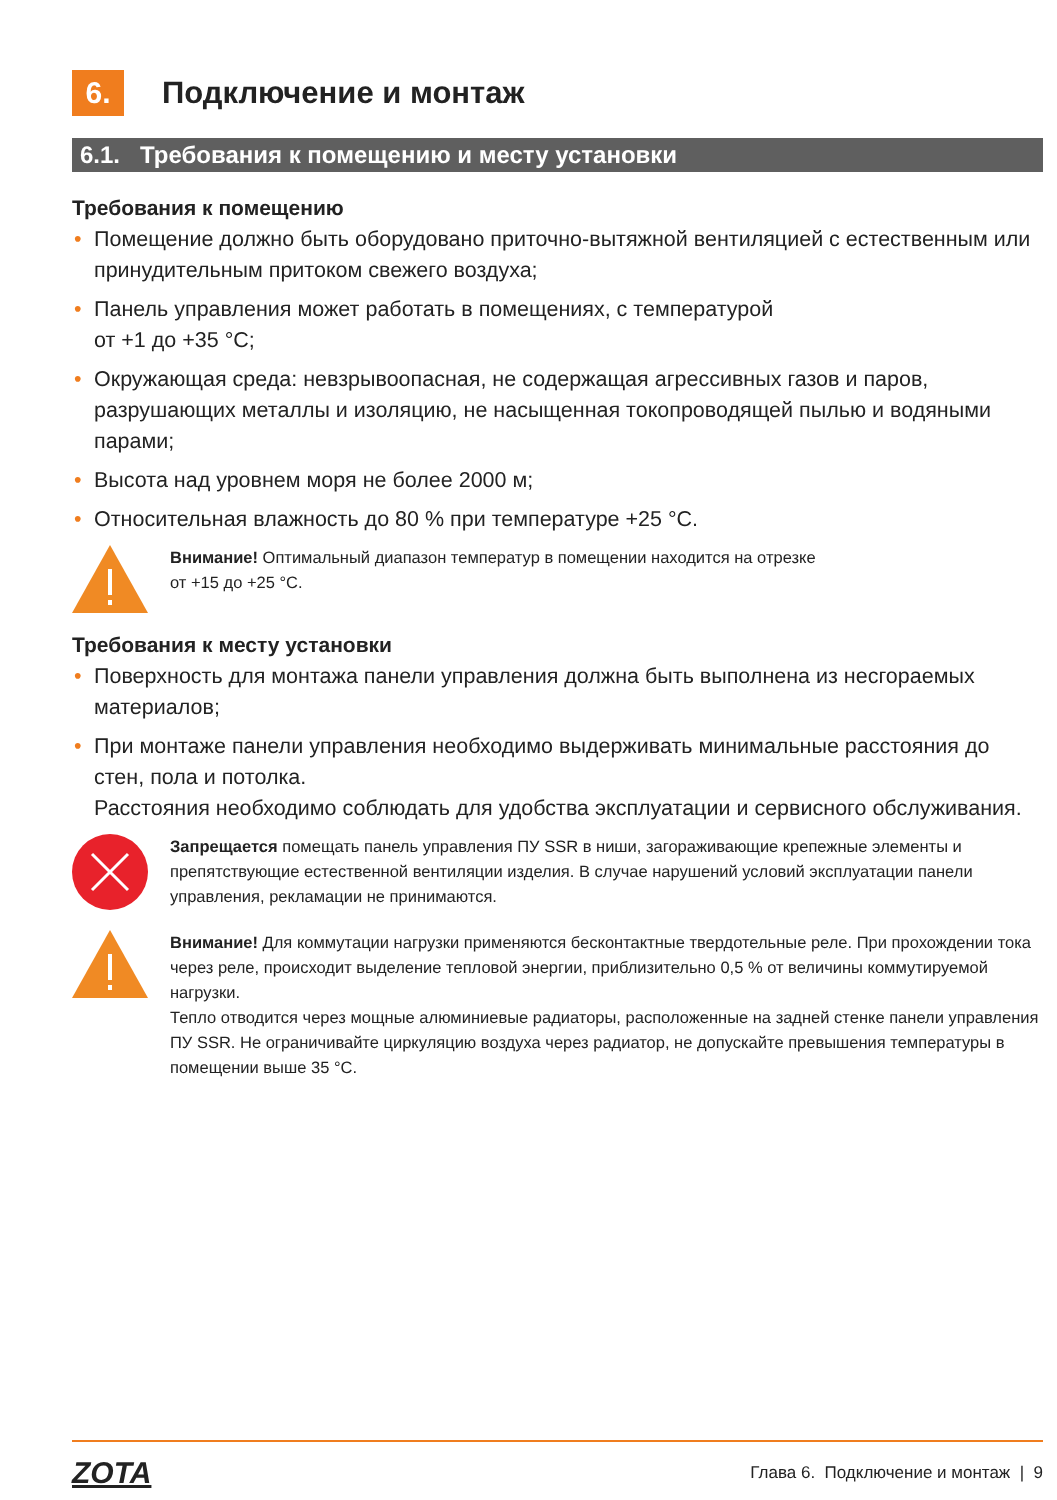6. Подключение и монтаж
6.1. Требования к помещению и месту установки
Требования к помещению
• Помещение должно быть оборудовано приточно-вытяжной вентиляцией с естественным или принудительным притоком свежего воздуха;
• Панель управления может работать в помещениях, с температурой
от +1 до +35 °С;
• Окружающая среда: невзрывоопасная, не содержащая агрессивных газов и паров, разрушающих металлы и изоляцию, не насыщенная токопроводящей пылью и водяными парами;
• Высота над уровнем моря не более 2000 м;
• Относительная влажность до 80 % при температуре +25 °С.
Внимание! Оптимальный диапазон температур в помещении находится на отрезке
от +15 до +25 °С.
Требования к месту установки
• Поверхность для монтажа панели управления должна быть выполнена из несгораемых материалов;
• При монтаже панели управления необходимо выдерживать минимальные расстояния до стен, пола и потолка.
Расстояния необходимо соблюдать для удобства эксплуатации и сервисного обслуживания.
Запрещается помещать панель управления ПУ SSR в ниши, загораживающие крепежные элементы и препятствующие естественной вентиляции изделия. В случае нарушений условий эксплуатации панели управления, рекламации не принимаются.
Внимание! Для коммутации нагрузки применяются бесконтактные твердотельные реле. При прохождении тока через реле, происходит выделение тепловой энергии, приблизительно 0,5 % от величины коммутируемой нагрузки.
Тепло отводится через мощные алюминиевые радиаторы, расположенные на задней стенке панели управления ПУ SSR. Не ограничивайте циркуляцию воздуха через радиатор, не допускайте превышения температуры в помещении выше 35 °С.
ZOTA Глава 6. Подключение и монтаж | 9